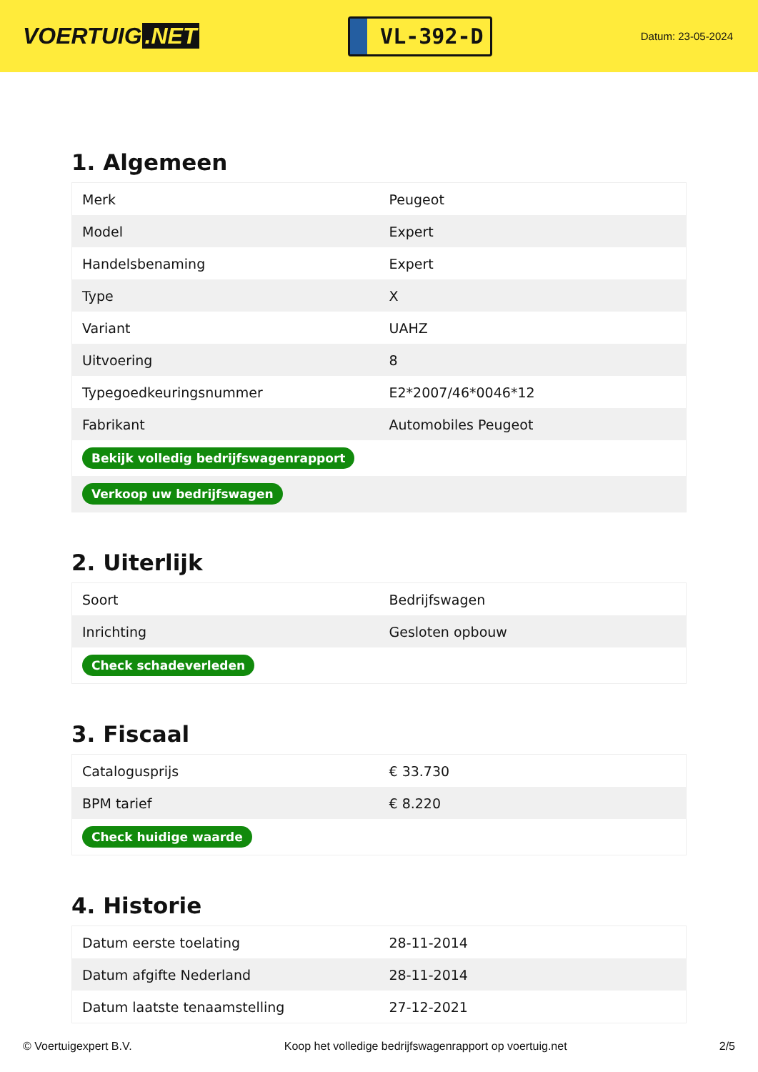VOERTUIG.NET
VL-392-D
Datum: 23-05-2024
1. Algemeen
| Merk | Peugeot |
| Model | Expert |
| Handelsbenaming | Expert |
| Type | X |
| Variant | UAHZ |
| Uitvoering | 8 |
| Typegoedkeuringsnummer | E2*2007/46*0046*12 |
| Fabrikant | Automobiles Peugeot |
| Bekijk volledig bedrijfswagenrapport | |
| Verkoop uw bedrijfswagen | |
2. Uiterlijk
| Soort | Bedrijfswagen |
| Inrichting | Gesloten opbouw |
| Check schadeverleden | |
3. Fiscaal
| Catalogusprijs | € 33.730 |
| BPM tarief | € 8.220 |
| Check huidige waarde | |
4. Historie
| Datum eerste toelating | 28-11-2014 |
| Datum afgifte Nederland | 28-11-2014 |
| Datum laatste tenaamstelling | 27-12-2021 |
© Voertuigexpert B.V. Koop het volledige bedrijfswagenrapport op voertuig.net 2/5